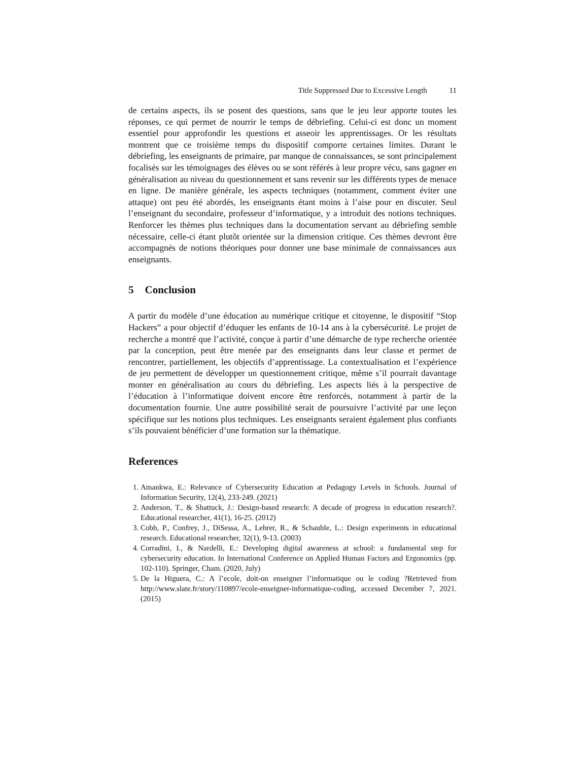Title Suppressed Due to Excessive Length 11
de certains aspects, ils se posent des questions, sans que le jeu leur apporte toutes les réponses, ce qui permet de nourrir le temps de débriefing. Celui-ci est donc un moment essentiel pour approfondir les questions et asseoir les apprentissages. Or les résultats montrent que ce troisième temps du dispositif comporte certaines limites. Durant le débriefing, les enseignants de primaire, par manque de connaissances, se sont principalement focalisés sur les témoignages des élèves ou se sont référés à leur propre vécu, sans gagner en généralisation au niveau du questionnement et sans revenir sur les différents types de menace en ligne. De manière générale, les aspects techniques (notamment, comment éviter une attaque) ont peu été abordés, les enseignants étant moins à l’aise pour en discuter. Seul l’enseignant du secondaire, professeur d’informatique, y a introduit des notions techniques. Renforcer les thèmes plus techniques dans la documentation servant au débriefing semble nécessaire, celle-ci étant plutôt orientée sur la dimension critique. Ces thèmes devront être accompagnés de notions théoriques pour donner une base minimale de connaissances aux enseignants.
5 Conclusion
A partir du modèle d’une éducation au numérique critique et citoyenne, le dispositif “Stop Hackers” a pour objectif d’éduquer les enfants de 10-14 ans à la cybersécurité. Le projet de recherche a montré que l’activité, conçue à partir d’une démarche de type recherche orientée par la conception, peut être menée par des enseignants dans leur classe et permet de rencontrer, partiellement, les objectifs d’apprentissage. La contextualisation et l’expérience de jeu permettent de développer un questionnement critique, même s’il pourrait davantage monter en généralisation au cours du débriefing. Les aspects liés à la perspective de l’éducation à l’informatique doivent encore être renforcés, notamment à partir de la documentation fournie. Une autre possibilité serait de poursuivre l’activité par une leçon spécifique sur les notions plus techniques. Les enseignants seraient également plus confiants s’ils pouvaient bénéficier d’une formation sur la thématique.
References
1. Amankwa, E.: Relevance of Cybersecurity Education at Pedagogy Levels in Schools. Journal of Information Security, 12(4), 233-249. (2021)
2. Anderson, T., & Shattuck, J.: Design-based research: A decade of progress in education research?. Educational researcher, 41(1), 16-25. (2012)
3. Cobb, P., Confrey, J., DiSessa, A., Lehrer, R., & Schauble, L.: Design experiments in educational research. Educational researcher, 32(1), 9-13. (2003)
4. Corradini, I., & Nardelli, E.: Developing digital awareness at school: a fundamental step for cybersecurity education. In International Conference on Applied Human Factors and Ergonomics (pp. 102-110). Springer, Cham. (2020, July)
5. De la Higuera, C.: A l’ecole, doit-on enseigner l’informatique ou le coding ?Retrieved from http://www.slate.fr/story/110897/ecole-enseigner-informatique-coding, accessed December 7, 2021. (2015)